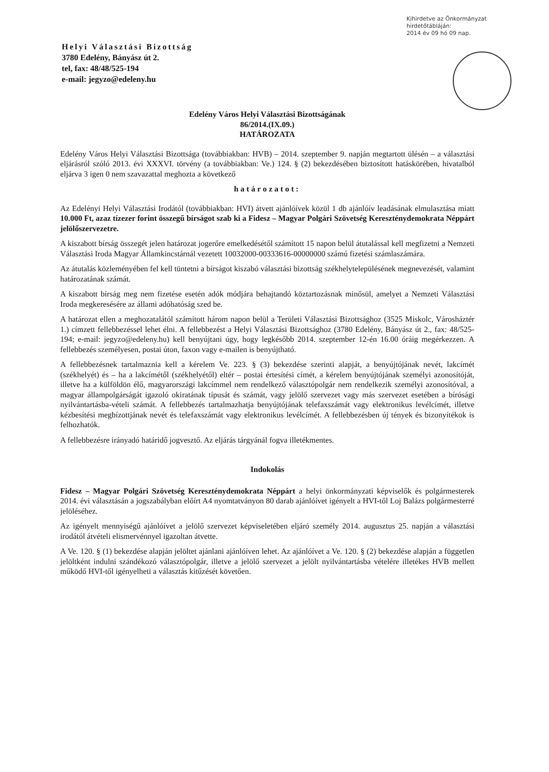Kihirdetve az Önkormányzat
hirdetőtábláján:
2014 év 09 hó 09 nap.
Helyi Választási Bizottság
3780 Edelény, Bányász út 2.
tel, fax: 48/48/525-194
e-mail: jegyzo@edeleny.hu
Edelény Város Helyi Választási Bizottságának
86/2014.(IX.09.)
HATÁROZATA
Edelény Város Helyi Választási Bizottsága (továbbiakban: HVB) – 2014. szeptember 9. napján megtartott ülésén – a választási eljárásról szóló 2013. évi XXXVI. törvény (a továbbiakban: Ve.) 124. § (2) bekezdésében biztosított hatáskörében, hivatalból eljárva 3 igen 0 nem szavazattal meghozta a következő
határozatot:
Az Edelényi Helyi Választási Irodától (továbbiakban: HVI) átvett ajánlóívek közül 1 db ajánlóív leadásának elmulasztása miatt 10.000 Ft, azaz tízezer forint összegű bírságot szab ki a Fidesz – Magyar Polgári Szövetség Kereszténydemokrata Néppárt jelölőszervezetre.
A kiszabott bírság összegét jelen határozat jogerőre emelkedésétől számított 15 napon belül átutalással kell megfizetni a Nemzeti Választási Iroda Magyar Államkincstárnál vezetett 10032000-00333616-00000000 számú fizetési számlaszámára.
Az átutalás közleményében fel kell tüntetni a bírságot kiszabó választási bizottság székhelytelepülésének megnevezését, valamint határozatának számát.
A kiszabott bírság meg nem fizetése esetén adók módjára behajtandó köztartozásnak minősül, amelyet a Nemzeti Választási Iroda megkeresésére az állami adóhatóság szed be.
A határozat ellen a meghozatalától számított három napon belül a Területi Választási Bizottsághoz (3525 Miskolc, Városháztér 1.) címzett fellebbezéssel lehet élni. A fellebbezést a Helyi Választási Bizottsághoz (3780 Edelény, Bányász út 2., fax: 48/525-194; e-mail: jegyzo@edeleny.hu) kell benyújtani úgy, hogy legkésőbb 2014. szeptember 12-én 16.00 óráig megérkezzen. A fellebbezés személyesen, postai úton, faxon vagy e-mailen is benyújtható.
A fellebbezésnek tartalmaznia kell a kérelem Ve. 223. § (3) bekezdése szerinti alapját, a benyújtójának nevét, lakcímét (székhelyét) és – ha a lakcímétől (székhelyétől) eltér – postai értesítési címét, a kérelem benyújtójának személyi azonosítóját, illetve ha a külföldön élő, magyarországi lakcímmel nem rendelkező választópolgár nem rendelkezik személyi azonosítóval, a magyar állampolgárságát igazoló okiratának típusát és számát, vagy jelölő szervezet vagy más szervezet esetében a bírósági nyilvántartásba-vételi számát. A fellebbezés tartalmazhatja benyújtójának telefaxszámát vagy elektronikus levélcímét, illetve kézbesítési megbízottjának nevét és telefaxszámát vagy elektronikus levélcímét. A fellebbezésben új tények és bizonyítékok is felhozhatók.
A fellebbezésre irányadó határidő jogvesztő. Az eljárás tárgyánál fogva illetékmentes.
Indokolás
Fidesz – Magyar Polgári Szövetség Kereszténydemokrata Néppárt a helyi önkormányzati képviselők és polgármesterek 2014. évi választásán a jogszabályban előírt A4 nyomtatványon 80 darab ajánlóívet igényelt a HVI-től Loj Balázs polgármesterré jelöléséhez.
Az igényelt mennyiségű ajánlóívet a jelölő szervezet képviseletében eljáró személy 2014. augusztus 25. napján a választási irodától átvételi elismervénnyel igazoltan átvette.
A Ve. 120. § (1) bekezdése alapján jelöltet ajánlani ajánlóíven lehet. Az ajánlóívet a Ve. 120. § (2) bekezdése alapján a független jelöltként indulni szándékozó választópolgár, illetve a jelölő szervezet a jelölt nyilvántartásba vételére illetékes HVB mellett működő HVI-től igényelheti a választás kitűzését követően.